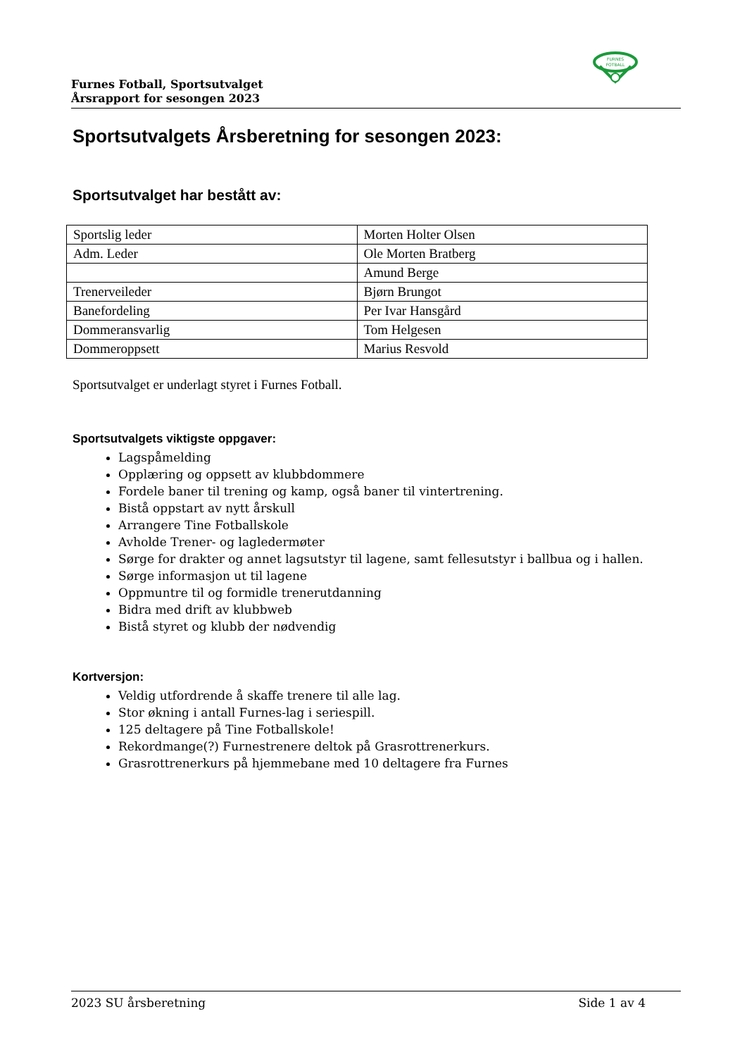FURNES
FOTBALL
Furnes Fotball, Sportsutvalget
Årsrapport for sesongen 2023
Sportsutvalgets Årsberetning for sesongen 2023:
Sportsutvalget har bestått av:
| Sportslig leder | Morten Holter Olsen |
| Adm. Leder | Ole Morten Bratberg |
| | Amund Berge |
| Trenerveileder | Bjørn Brungot |
| Banefordeling | Per Ivar Hansgård |
| Dommeransvarlig | Tom Helgesen |
| Dommeroppsett | Marius Resvold |
Sportsutvalget er underlagt styret i Furnes Fotball.
Sportsutvalgets viktigste oppgaver:
Lagspåmelding
Opplæring og oppsett av klubbdommere
Fordele baner til trening og kamp, også baner til vintertrening.
Bistå oppstart av nytt årskull
Arrangere Tine Fotballskole
Avholde Trener- og lagledermøter
Sørge for drakter og annet lagsutstyr til lagene, samt fellesutstyr i ballbua og i hallen.
Sørge informasjon ut til lagene
Oppmuntre til og formidle trenerutdanning
Bidra med drift av klubbweb
Bistå styret og klubb der nødvendig
Kortversjon:
Veldig utfordrende å skaffe trenere til alle lag.
Stor økning i antall Furnes-lag i seriespill.
125 deltagere på Tine Fotballskole!
Rekordmange(?) Furnestrenere deltok på Grasrottrenerkurs.
Grasrottrenerkurs på hjemmebane med 10 deltagere fra Furnes
2023 SU årsberetning Side 1 av 4